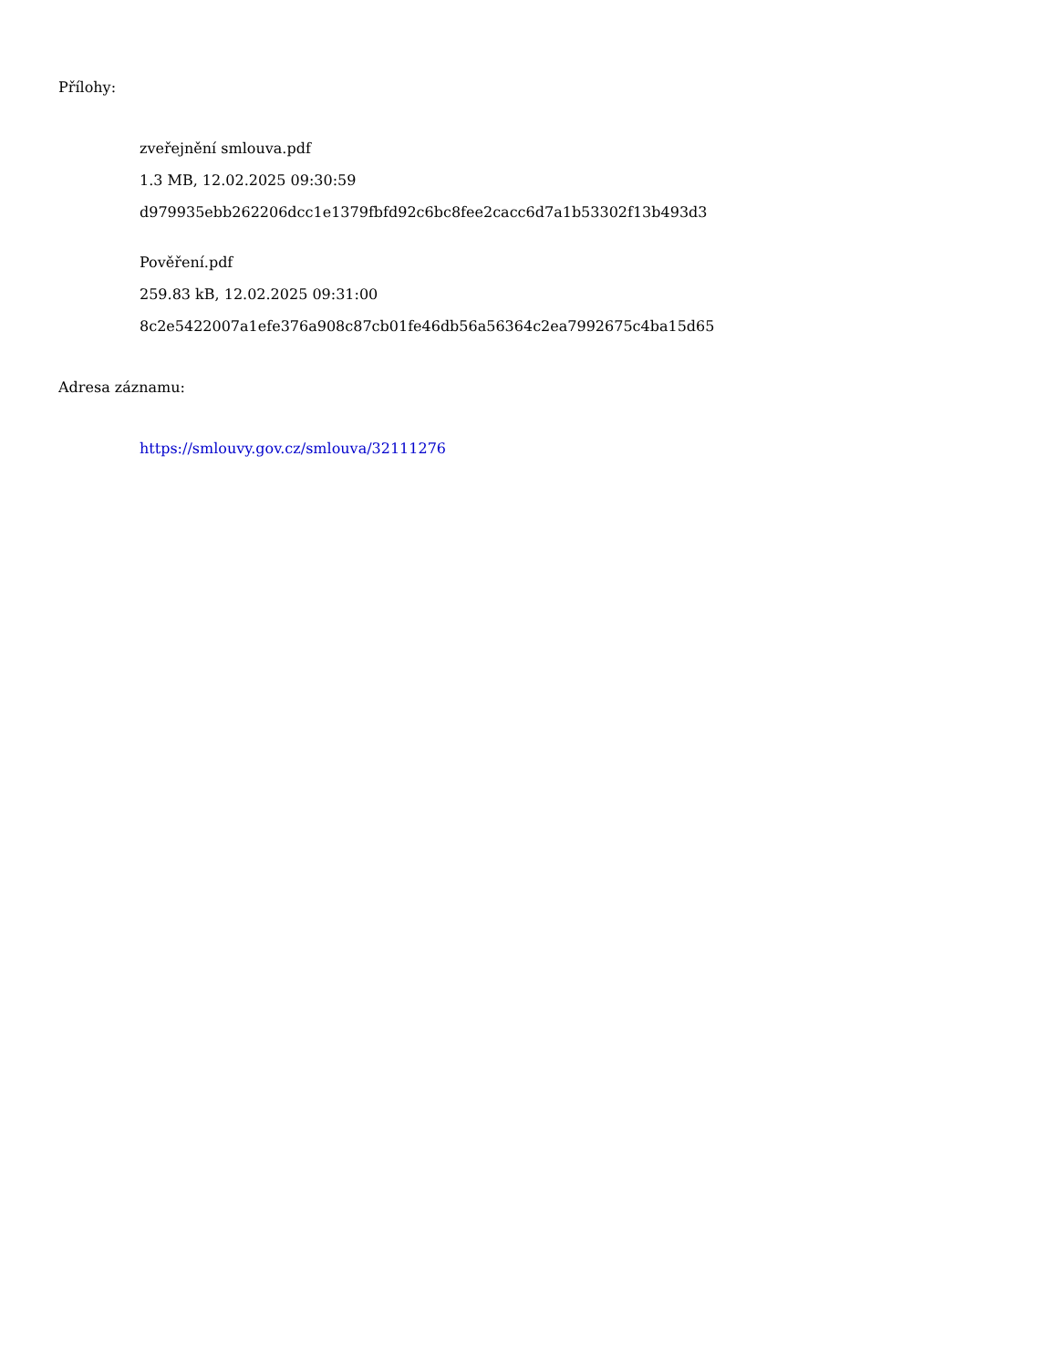Přílohy:
zveřejnění smlouva.pdf
1.3 MB, 12.02.2025 09:30:59
d979935ebb262206dcc1e1379fbfd92c6bc8fee2cacc6d7a1b53302f13b493d3
Pověření.pdf
259.83 kB, 12.02.2025 09:31:00
8c2e5422007a1efe376a908c87cb01fe46db56a56364c2ea7992675c4ba15d65
Adresa záznamu:
https://smlouvy.gov.cz/smlouva/32111276